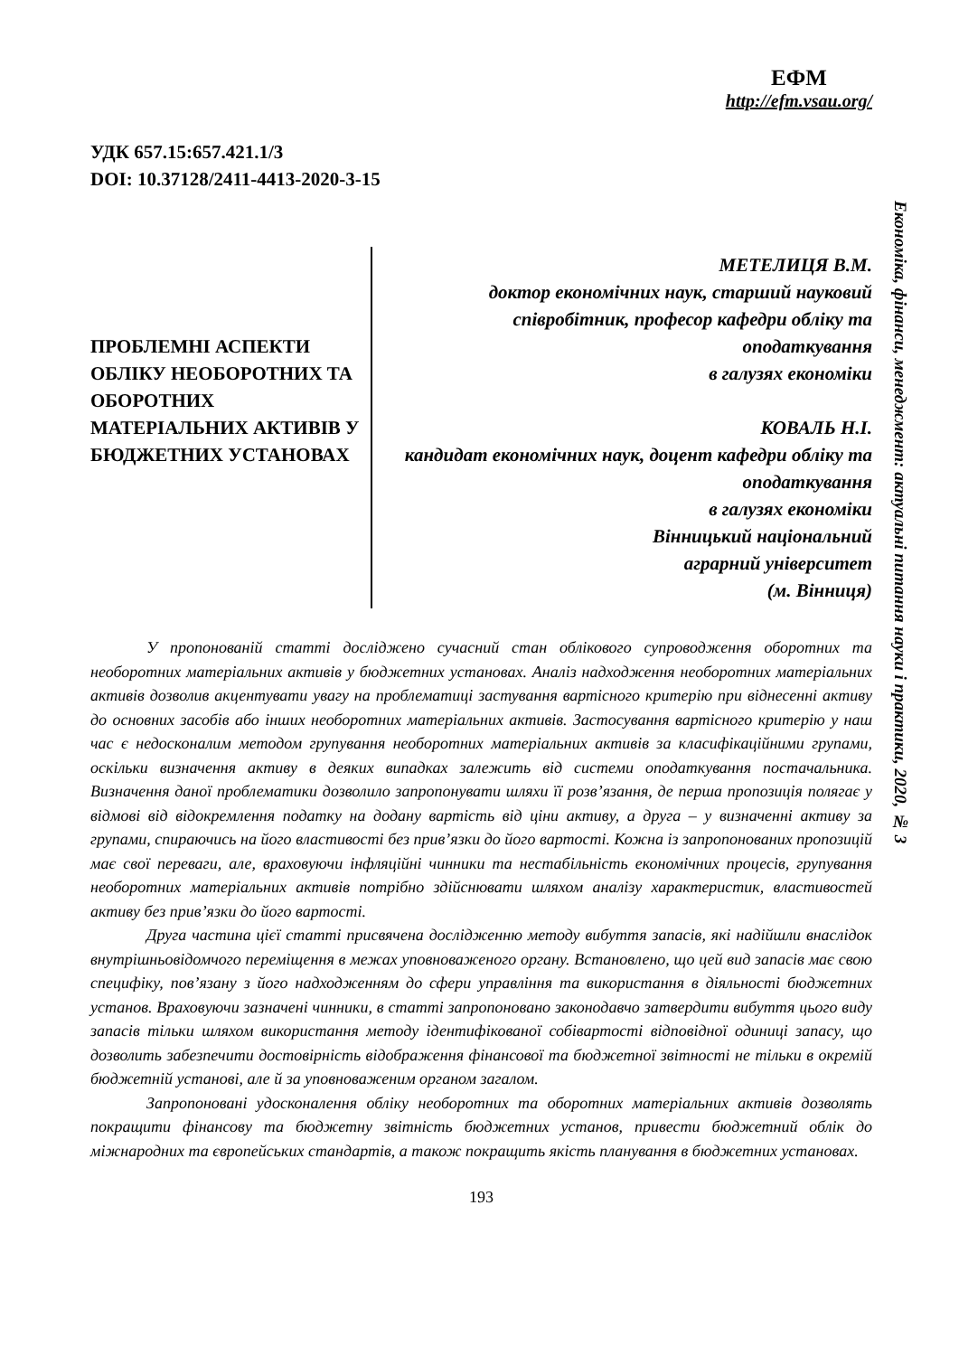ЕФМ
http://efm.vsau.org/
Економіка, фінанси, менеджмент: актуальні питання науки і практики, 2020, № 3
УДК 657.15:657.421.1/3
DOI: 10.37128/2411-4413-2020-3-15
ПРОБЛЕМНІ АСПЕКТИ ОБЛІКУ НЕОБОРОТНИХ ТА ОБОРОТНИХ МАТЕРІАЛЬНИХ АКТИВІВ У БЮДЖЕТНИХ УСТАНОВАХ
МЕТЕЛИЦЯ В.М.
доктор економічних наук, старший науковий співробітник, професор кафедри обліку та оподаткування
в галузях економіки
КОВАЛЬ Н.І.
кандидат економічних наук, доцент кафедри обліку та оподаткування
в галузях економіки
Вінницький національний
аграрний університет
(м. Вінниця)
У пропонованій статті досліджено сучасний стан облікового супроводження оборотних та необоротних матеріальних активів у бюджетних установах. Аналіз надходження необоротних матеріальних активів дозволив акцентувати увагу на проблематиці застування вартісного критерію при віднесенні активу до основних засобів або інших необоротних матеріальних активів. Застосування вартісного критерію у наш час є недосконалим методом групування необоротних матеріальних активів за класифікаційними групами, оскільки визначення активу в деяких випадках залежить від системи оподаткування постачальника. Визначення даної проблематики дозволило запропонувати шляхи її розв’язання, де перша пропозиція полягає у відмові від відокремлення податку на додану вартість від ціни активу, а друга – у визначенні активу за групами, спираючись на його властивості без прив’язки до його вартості. Кожна із запропонованих пропозицій має свої переваги, але, враховуючи інфляційні чинники та нестабільність економічних процесів, групування необоротних матеріальних активів потрібно здійснювати шляхом аналізу характеристик, властивостей активу без прив’язки до його вартості.
Друга частина цієї статті присвячена дослідженню методу вибуття запасів, які надійшли внаслідок внутрішньовідомчого переміщення в межах уповноваженого органу. Встановлено, що цей вид запасів має свою специфіку, пов’язану з його надходженням до сфери управління та використання в діяльності бюджетних установ. Враховуючи зазначені чинники, в статті запропоновано законодавчо затвердити вибуття цього виду запасів тільки шляхом використання методу ідентифікованої собівартості відповідної одиниці запасу, що дозволить забезпечити достовірність відображення фінансової та бюджетної звітності не тільки в окремій бюджетній установі, але й за уповноваженим органом загалом.
Запропоновані удосконалення обліку необоротних та оборотних матеріальних активів дозволять покращити фінансову та бюджетну звітність бюджетних установ, привести бюджетний облік до міжнародних та європейських стандартів, а також покращить якість планування в бюджетних установах.
193